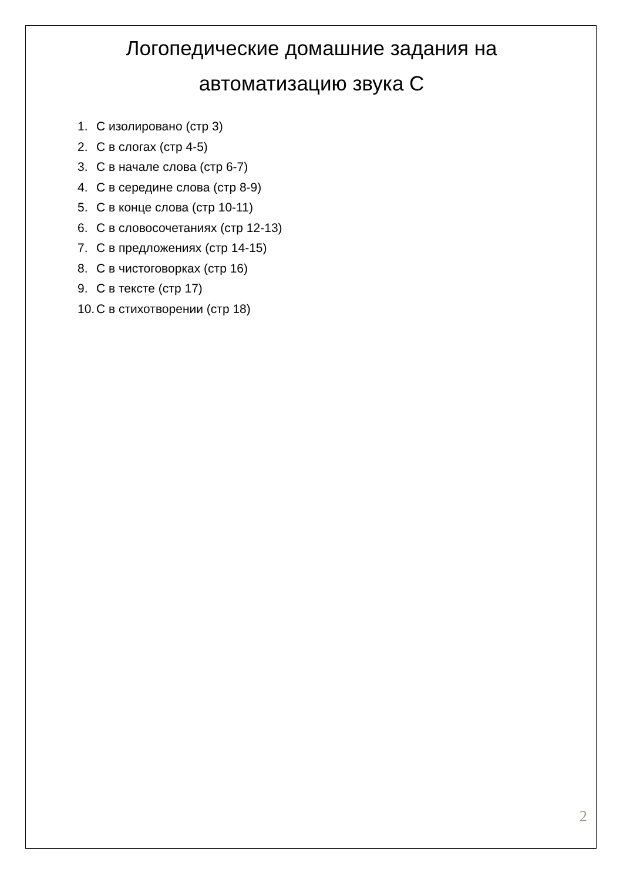Логопедические домашние задания на автоматизацию звука С
1. С изолировано (стр 3)
2. С в слогах (стр 4-5)
3. С в начале слова (стр 6-7)
4. С в середине слова (стр 8-9)
5. С в конце слова (стр 10-11)
6. С в словосочетаниях (стр 12-13)
7. С в предложениях (стр 14-15)
8. С в чистоговорках (стр 16)
9. С в тексте (стр 17)
10. С в стихотворении (стр 18)
2